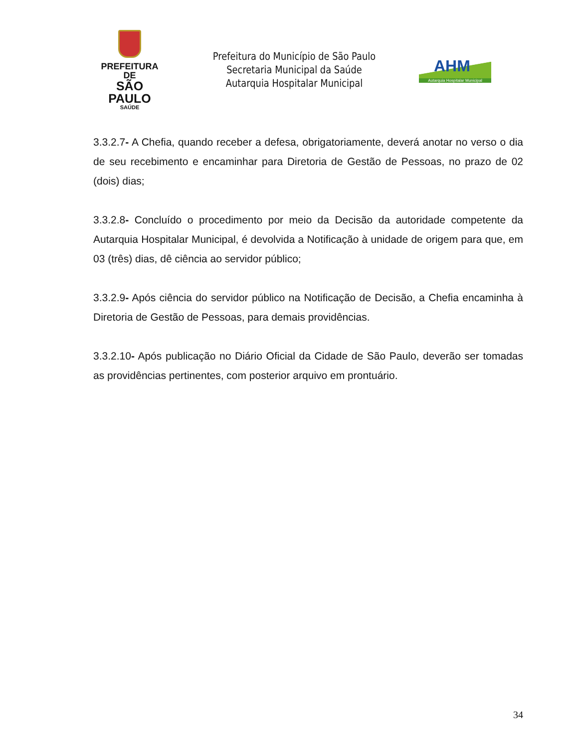PREFEITURA DE
SÃO PAULO
SAÚDE
Prefeitura do Município de São Paulo
Secretaria Municipal da Saúde
Autarquia Hospitalar Municipal
AHM
Autarquia Hospitalar Municipal
3.3.2.7- A Chefia, quando receber a defesa, obrigatoriamente, deverá anotar no verso o dia de seu recebimento e encaminhar para Diretoria de Gestão de Pessoas, no prazo de 02 (dois) dias;
3.3.2.8- Concluído o procedimento por meio da Decisão da autoridade competente da Autarquia Hospitalar Municipal, é devolvida a Notificação à unidade de origem para que, em 03 (três) dias, dê ciência ao servidor público;
3.3.2.9- Após ciência do servidor público na Notificação de Decisão, a Chefia encaminha à Diretoria de Gestão de Pessoas, para demais providências.
3.3.2.10- Após publicação no Diário Oficial da Cidade de São Paulo, deverão ser tomadas as providências pertinentes, com posterior arquivo em prontuário.
34